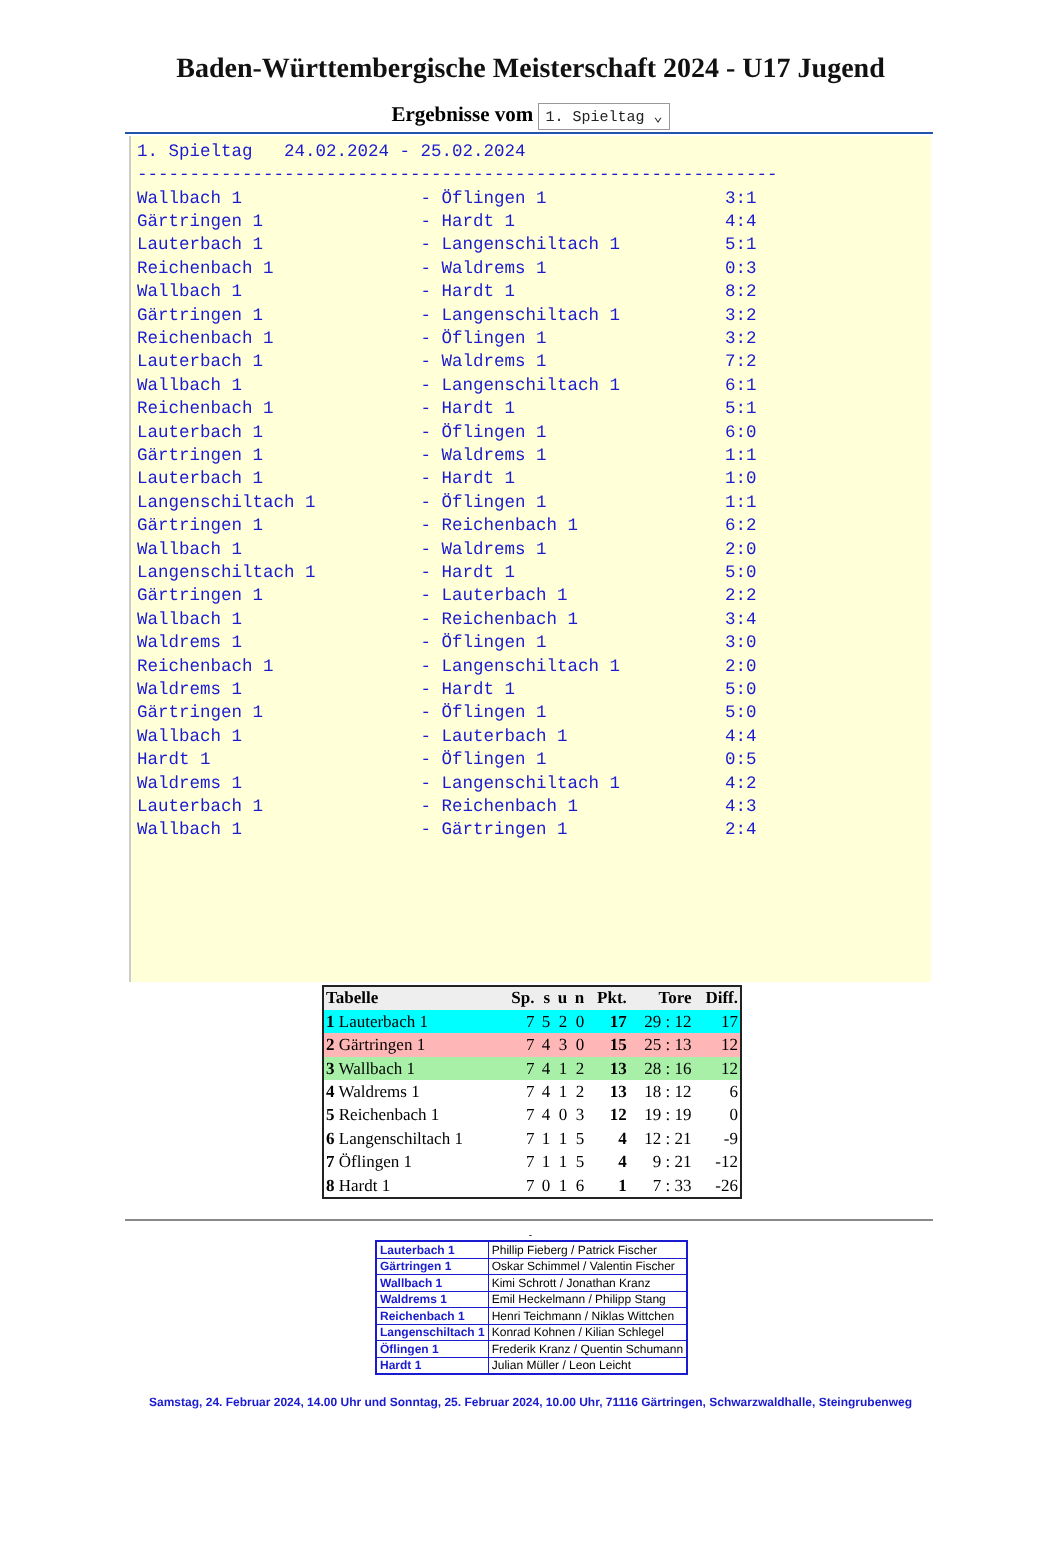Baden-Württembergische Meisterschaft 2024 - U17 Jugend
Ergebnisse vom 1. Spieltag ⌄
1. Spieltag   24.02.2024 - 25.02.2024
-------------------------------------------------------------
Wallbach 1                 - Öflingen 1                 3:1
Gärtringen 1               - Hardt 1                    4:4
Lauterbach 1               - Langenschiltach 1          5:1
Reichenbach 1              - Waldrems 1                 0:3
Wallbach 1                 - Hardt 1                    8:2
Gärtringen 1               - Langenschiltach 1          3:2
Reichenbach 1              - Öflingen 1                 3:2
Lauterbach 1               - Waldrems 1                 7:2
Wallbach 1                 - Langenschiltach 1          6:1
Reichenbach 1              - Hardt 1                    5:1
Lauterbach 1               - Öflingen 1                 6:0
Gärtringen 1               - Waldrems 1                 1:1
Lauterbach 1               - Hardt 1                    1:0
Langenschiltach 1          - Öflingen 1                 1:1
Gärtringen 1               - Reichenbach 1              6:2
Wallbach 1                 - Waldrems 1                 2:0
Langenschiltach 1          - Hardt 1                    5:0
Gärtringen 1               - Lauterbach 1               2:2
Wallbach 1                 - Reichenbach 1              3:4
Waldrems 1                 - Öflingen 1                 3:0
Reichenbach 1              - Langenschiltach 1          2:0
Waldrems 1                 - Hardt 1                    5:0
Gärtringen 1               - Öflingen 1                 5:0
Wallbach 1                 - Lauterbach 1               4:4
Hardt 1                    - Öflingen 1                 0:5
Waldrems 1                 - Langenschiltach 1          4:2
Lauterbach 1               - Reichenbach 1              4:3
Wallbach 1                 - Gärtringen 1               2:4
| Tabelle | Sp. | s | u | n | Pkt. | Tore | Diff. |
| --- | --- | --- | --- | --- | --- | --- | --- |
| 1 Lauterbach 1 | 7 | 5 | 2 | 0 | 17 | 29 : 12 | 17 |
| 2 Gärtringen 1 | 7 | 4 | 3 | 0 | 15 | 25 : 13 | 12 |
| 3 Wallbach 1 | 7 | 4 | 1 | 2 | 13 | 28 : 16 | 12 |
| 4 Waldrems 1 | 7 | 4 | 1 | 2 | 13 | 18 : 12 | 6 |
| 5 Reichenbach 1 | 7 | 4 | 0 | 3 | 12 | 19 : 19 | 0 |
| 6 Langenschiltach 1 | 7 | 1 | 1 | 5 | 4 | 12 : 21 | -9 |
| 7 Öflingen 1 | 7 | 1 | 1 | 5 | 4 | 9 : 21 | -12 |
| 8 Hardt 1 | 7 | 0 | 1 | 6 | 1 | 7 : 33 | -26 |
-
| Lauterbach 1 | Phillip Fieberg / Patrick Fischer |
| Gärtringen 1 | Oskar Schimmel / Valentin Fischer |
| Wallbach 1 | Kimi Schrott / Jonathan Kranz |
| Waldrems 1 | Emil Heckelmann / Philipp Stang |
| Reichenbach 1 | Henri Teichmann / Niklas Wittchen |
| Langenschiltach 1 | Konrad Kohnen / Kilian Schlegel |
| Öflingen 1 | Frederik Kranz / Quentin Schumann |
| Hardt 1 | Julian Müller / Leon Leicht |
Samstag, 24. Februar 2024, 14.00 Uhr und Sonntag, 25. Februar 2024, 10.00 Uhr, 71116 Gärtringen, Schwarzwaldhalle, Steingrubenweg